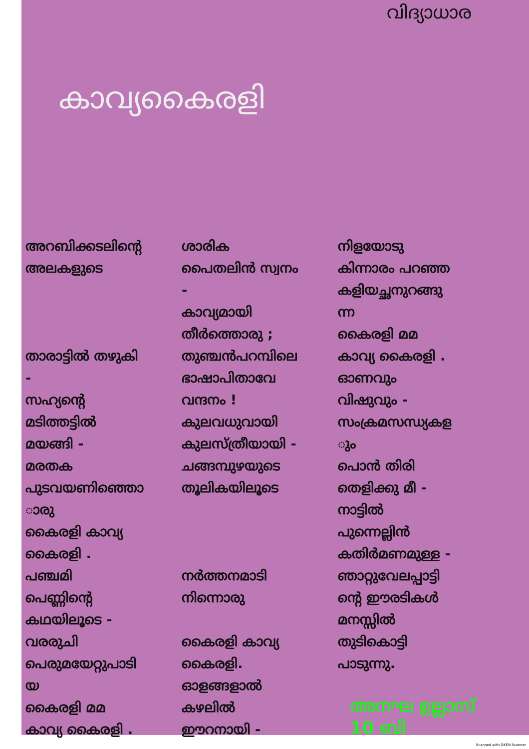വിദ്യാധാര
കാവ്യകൈരളി
അറബിക്കടലിന്റെ
അലകളുടെ
താരാട്ടിൽ തഴുകി
-
സഹ്യന്റെ
മടിത്തട്ടിൽ
മയങ്ങി -
മരതക
പുടവയണിഞ്ഞൊ
ാരു
കൈരളി കാവ്യ
കൈരളി .
പഞ്ചമി
പെണ്ണിന്റെ
കഥയിലൂടെ -
വരരുചി
പെരുമയേറ്റുപാടി
യ
കൈരളി മമ
കാവ്യ കൈരളി .
ശാരിക
പൈതലിൻ സ്വനം
-
കാവ്യമായി
തീർത്തൊരു ;
തുഞ്ചൻപറമ്പിലെ
ഭാഷാപിതാവേ
വന്ദനം !
കുലവധുവായി
കുലസ്ത്രീയായി -
ചങ്ങമ്പുഴയുടെ
തൂലികയിലൂടെ
നർത്തനമാടി
നിന്നൊരു
കൈരളി കാവ്യ
കൈരളി.
ഓളങ്ങളാൽ
കഴലിൽ
ഈറനായി -
നിളയോടു
കിന്നാരം പറഞ്ഞ
കളിയച്ഛനുറങ്ങു
ന്ന
കൈരളി മമ
കാവ്യ കൈരളി .
ഓണവും
വിഷുവും -
സംക്രമസന്ധ്യകള
ും
പൊൻ തിരി
തെളിക്കു മീ -
നാട്ടിൽ
പുന്നെല്ലിൻ
കതിർമണമുള്ള -
ഞാറ്റുവേലപ്പാട്ടി
ന്റെ ഈരടികൾ
മനസ്സിൽ
തുടികൊട്ടി
പാടുന്നു.
അനഘ ഉല്ലാസ് 10 ബി
Scanned with OKEN Scanner